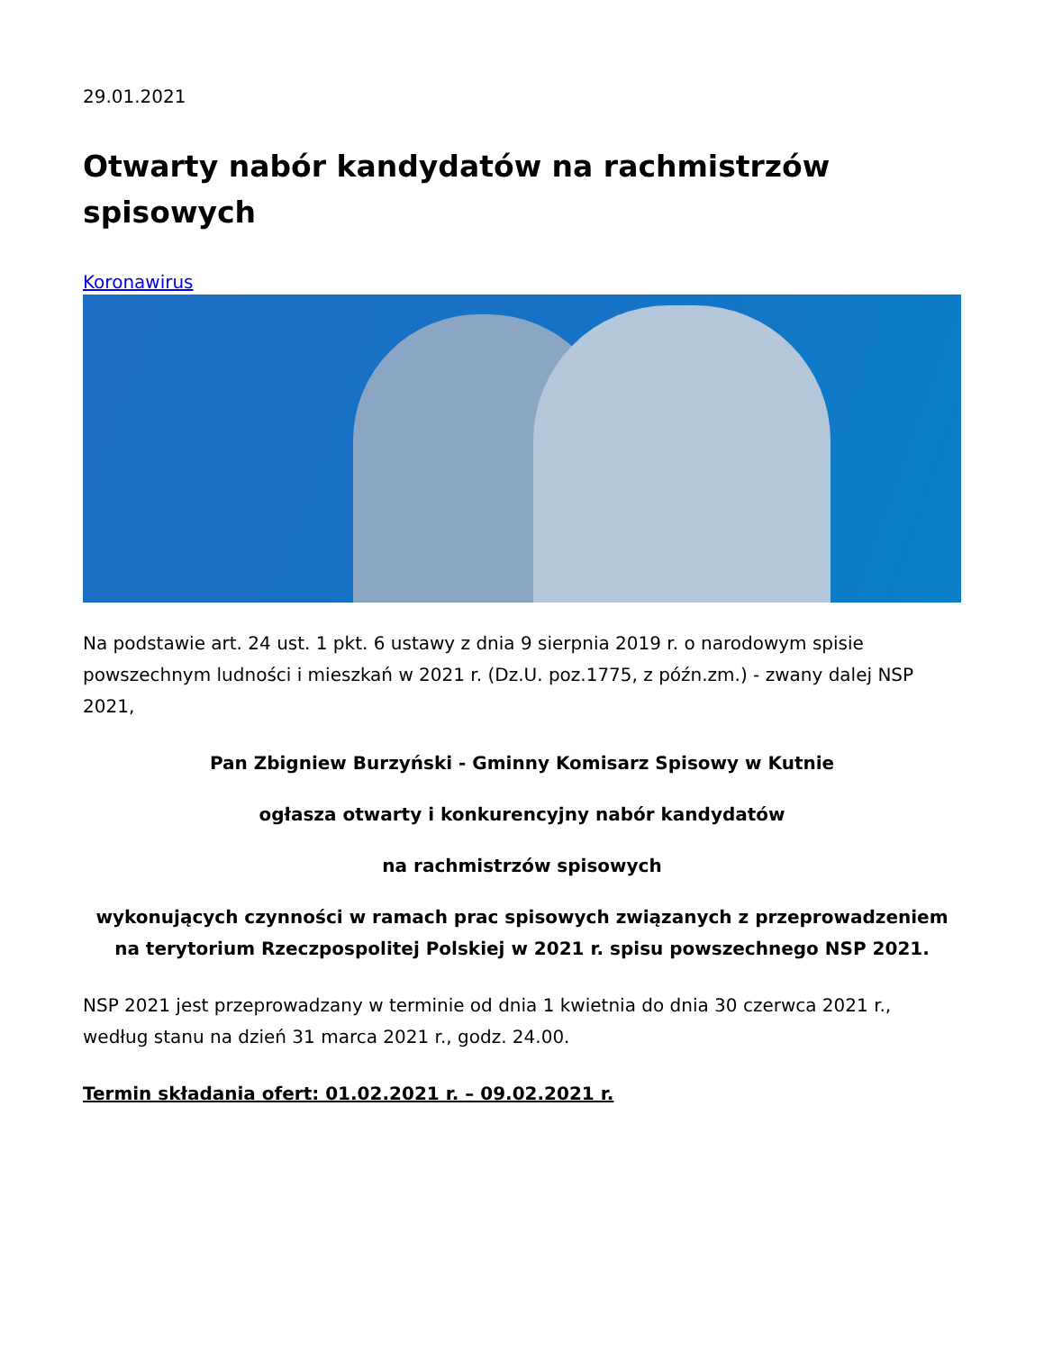29.01.2021
Otwarty nabór kandydatów na rachmistrzów spisowych
Koronawirus
Na podstawie art. 24 ust. 1 pkt. 6 ustawy z dnia 9 sierpnia 2019 r. o narodowym spisie powszechnym ludności i mieszkań w 2021 r. (Dz.U. poz.1775, z późn.zm.) - zwany dalej NSP 2021,
Pan Zbigniew Burzyński - Gminny Komisarz Spisowy w Kutnie
ogłasza otwarty i konkurencyjny nabór kandydatów
na rachmistrzów spisowych
wykonujących czynności w ramach prac spisowych związanych z przeprowadzeniem
na terytorium Rzeczpospolitej Polskiej w 2021 r. spisu powszechnego NSP 2021.
NSP 2021 jest przeprowadzany w terminie od dnia 1 kwietnia do dnia 30 czerwca 2021 r., według stanu na dzień 31 marca 2021 r., godz. 24.00.
Termin składania ofert: 01.02.2021 r. – 09.02.2021 r.